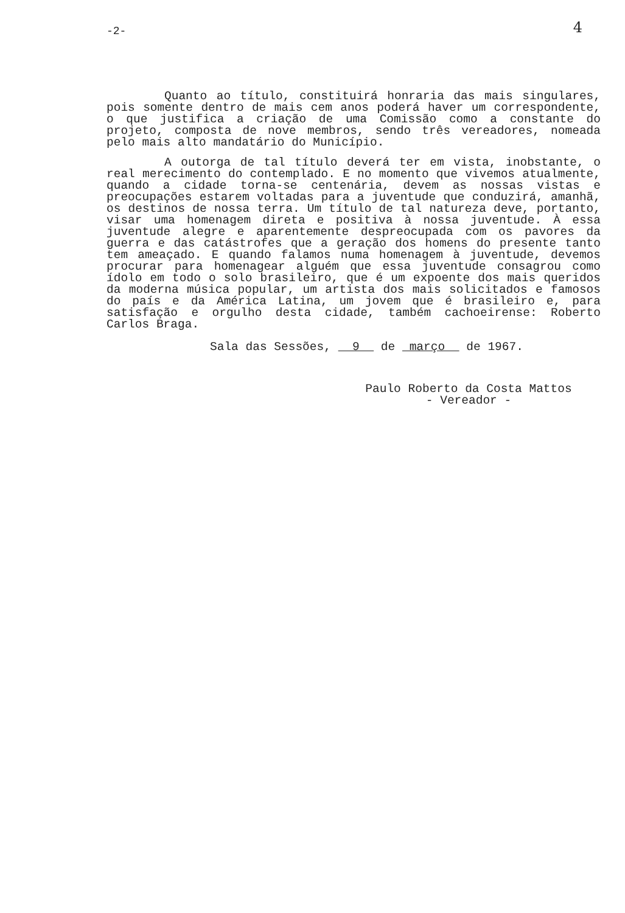-2-
4
Quanto ao título, constituirá honraria das mais singulares, pois somente dentro de mais cem anos poderá haver um correspondente, o que justifica a criação de uma Comissão como a constante do projeto, composta de nove membros, sendo três vereadores, nomeada pelo mais alto mandatário do Município.
A outorga de tal título deverá ter em vista, inobstante, o real merecimento do contemplado. E no momento que vivemos atualmente, quando a cidade torna-se centenária, devem as nossas vistas e preocupações estarem voltadas para a juventude que conduzirá, amanhã, os destinos de nossa terra. Um título de tal natureza deve, portanto, visar uma homenagem direta e positiva à nossa juventude. À essa juventude alegre e aparentemente despreocupada com os pavores da guerra e das catástrofes que a geração dos homens do presente tanto tem ameaçado. E quando falamos numa homenagem à juventude, devemos procurar para homenagear alguém que essa juventude consagrou como ídolo em todo o solo brasileiro, que é um expoente dos mais queridos da moderna música popular, um artista dos mais solicitados e famosos do país e da América Latina, um jovem que é brasileiro e, para satisfação e orgulho desta cidade, também cachoeirense: Roberto Carlos Braga.
Sala das Sessões, 9 de março de 1967.
Paulo Roberto da Costa Mattos
- Vereador -